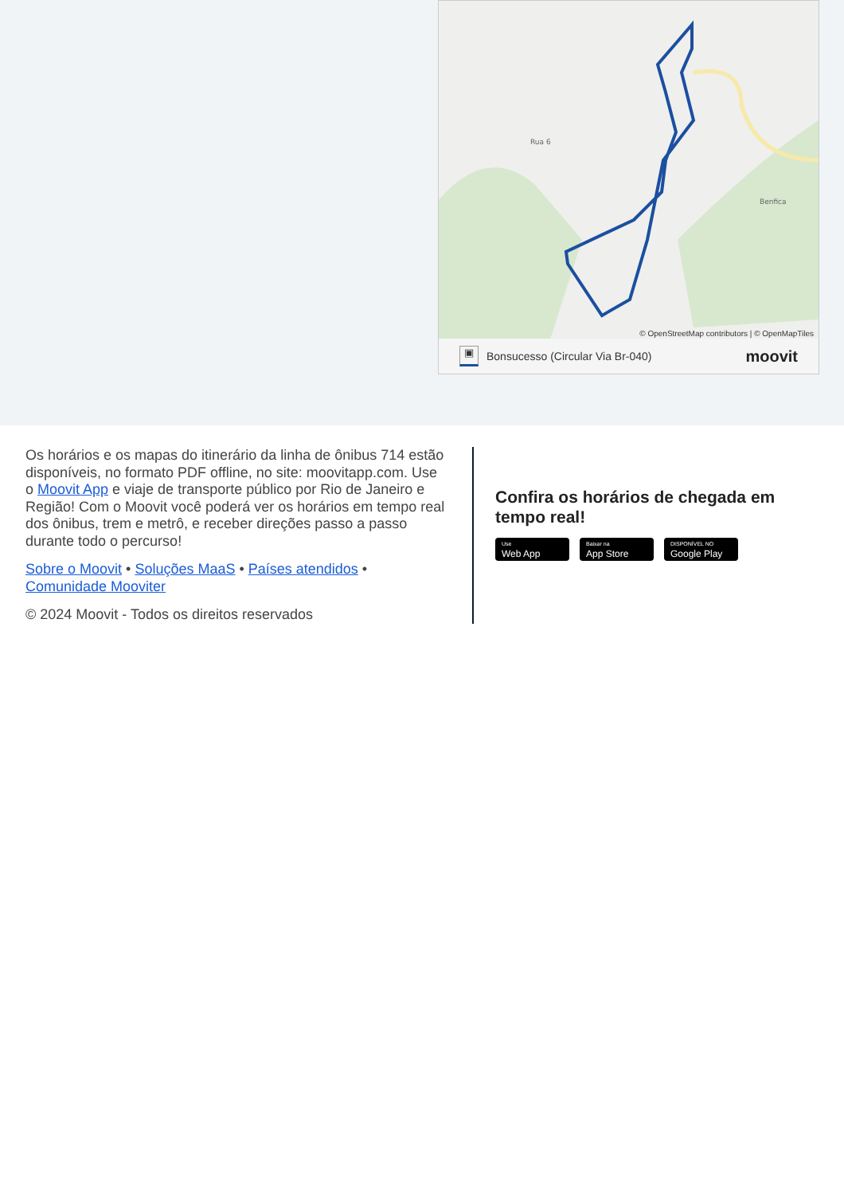Rua 6
Benfica
© OpenStreetMap contributors | © OpenMapTiles
▣ Bonsucesso (Circular Via Br-040) moovit
Os horários e os mapas do itinerário da linha de ônibus 714 estão disponíveis, no formato PDF offline, no site: moovitapp.com. Use o Moovit App e viaje de transporte público por Rio de Janeiro e Região! Com o Moovit você poderá ver os horários em tempo real dos ônibus, trem e metrô, e receber direções passo a passo durante todo o percurso!
Sobre o Moovit • Soluções MaaS • Países atendidos • Comunidade Mooviter
© 2024 Moovit - Todos os direitos reservados
Confira os horários de chegada em tempo real!
Use
Web App
Baixar na
App Store
DISPONÍVEL NO
Google Play